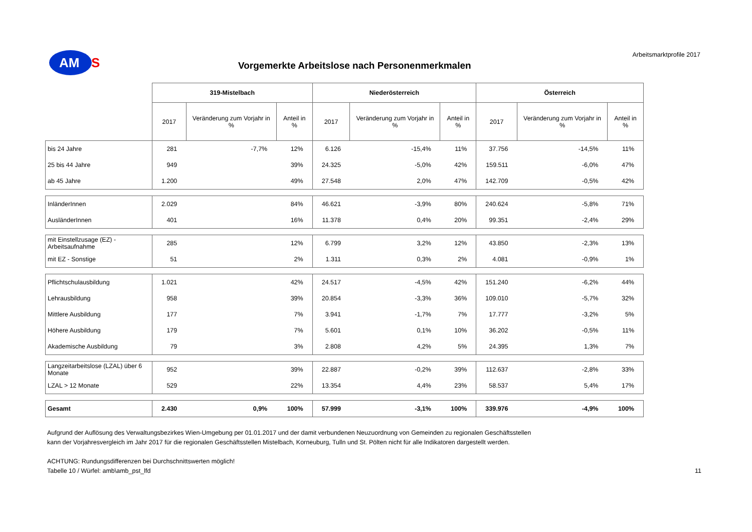AM S
Vorgemerkte Arbeitslose nach Personenmerkmalen
Arbeitsmarktprofile 2017
| | 319-Mistelbach | | | Niederösterreich | | | Österreich | | |
| | 2017 | Veränderung zum Vorjahr in % | Anteil in % | 2017 | Veränderung zum Vorjahr in % | Anteil in % | 2017 | Veränderung zum Vorjahr in % | Anteil in % |
| bis 24 Jahre | 281 | -7,7% | 12% | 6.126 | -15,4% | 11% | 37.756 | -14,5% | 11% |
| 25 bis 44 Jahre | 949 | | 39% | 24.325 | -5,0% | 42% | 159.511 | -6,0% | 47% |
| ab 45 Jahre | 1.200 | | 49% | 27.548 | 2,0% | 47% | 142.709 | -0,5% | 42% |
| InländerInnen | 2.029 | | 84% | 46.621 | -3,9% | 80% | 240.624 | -5,8% | 71% |
| AusländerInnen | 401 | | 16% | 11.378 | 0,4% | 20% | 99.351 | -2,4% | 29% |
| mit Einstellzusage (EZ) - Arbeitsaufnahme | 285 | | 12% | 6.799 | 3,2% | 12% | 43.850 | -2,3% | 13% |
| mit EZ - Sonstige | 51 | | 2% | 1.311 | 0,3% | 2% | 4.081 | -0,9% | 1% |
| Pflichtschulausbildung | 1.021 | | 42% | 24.517 | -4,5% | 42% | 151.240 | -6,2% | 44% |
| Lehrausbildung | 958 | | 39% | 20.854 | -3,3% | 36% | 109.010 | -5,7% | 32% |
| Mittlere Ausbildung | 177 | | 7% | 3.941 | -1,7% | 7% | 17.777 | -3,2% | 5% |
| Höhere Ausbildung | 179 | | 7% | 5.601 | 0,1% | 10% | 36.202 | -0,5% | 11% |
| Akademische Ausbildung | 79 | | 3% | 2.808 | 4,2% | 5% | 24.395 | 1,3% | 7% |
| Langzeitarbeitslose (LZAL) über 6 Monate | 952 | | 39% | 22.887 | -0,2% | 39% | 112.637 | -2,8% | 33% |
| LZAL > 12 Monate | 529 | | 22% | 13.354 | 4,4% | 23% | 58.537 | 5,4% | 17% |
| Gesamt | 2.430 | 0,9% | 100% | 57.999 | -3,1% | 100% | 339.976 | -4,9% | 100% |
Aufgrund der Auflösung des Verwaltungsbezirkes Wien-Umgebung per 01.01.2017 und der damit verbundenen Neuzuordnung von Gemeinden zu regionalen Geschäftsstellen
kann der Vorjahresvergleich im Jahr 2017 für die regionalen Geschäftsstellen Mistelbach, Korneuburg, Tulln und St. Pölten nicht für alle Indikatoren dargestellt werden.
ACHTUNG: Rundungsdifferenzen bei Durchschnittswerten möglich!
Tabelle 10 / Würfel: amb\amb_pst_lfd 11